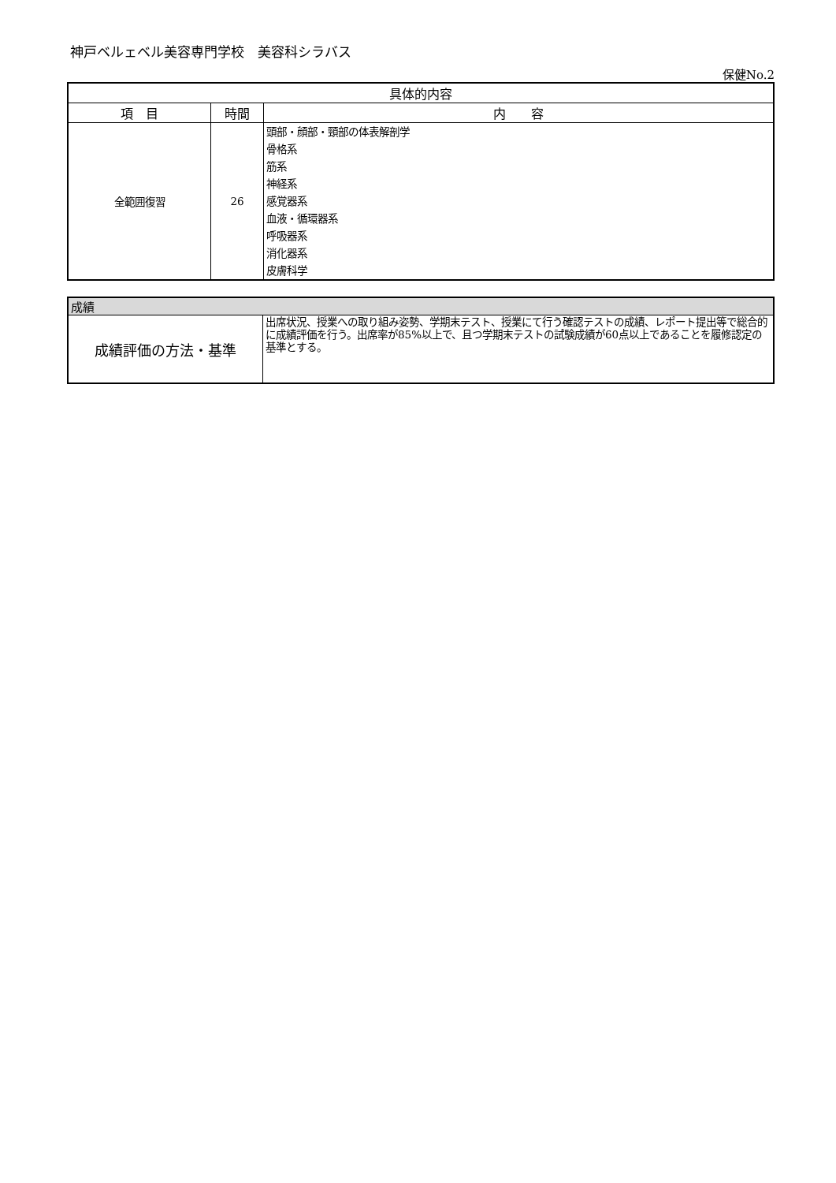神戸ベルェベル美容専門学校　美容科シラバス
保健No.2
| 具体的内容 | | |
| --- | --- | --- |
| 項 目 | 時間 | 内 容 |
| 全範囲復習 | 26 | 頭部・顔部・頸部の体表解剖学 骨格系 筋系 神経系 感覚器系 血液・循環器系 呼吸器系 消化器系 皮膚科学 |
| 成績 | |
| 成績評価の方法・基準 | 出席状況、授業への取り組み姿勢、学期末テスト、授業にて行う確認テストの成績、レポート提出等で総合的に成績評価を行う。出席率が85%以上で、且つ学期末テストの試験成績が60点以上であることを履修認定の基準とする。 |